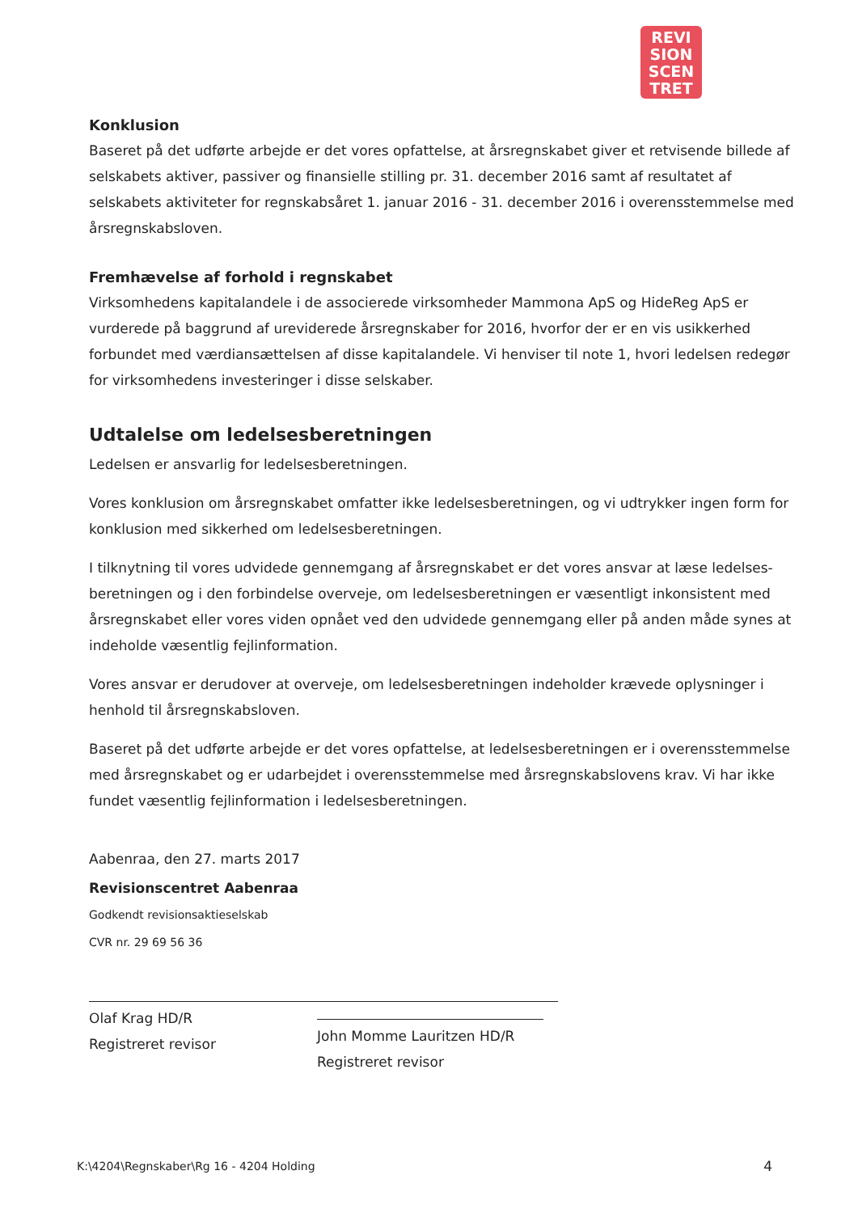REVI
SION
SCEN
TRET
Konklusion
Baseret på det udførte arbejde er det vores opfattelse, at årsregnskabet giver et retvisende billede af selskabets aktiver, passiver og finansielle stilling pr. 31. december 2016 samt af resultatet af selskabets aktiviteter for regnskabsåret 1. januar 2016 - 31. december 2016 i overensstemmelse med årsregnskabsloven.
Fremhævelse af forhold i regnskabet
Virksomhedens kapitalandele i de associerede virksomheder Mammona ApS og HideReg ApS er vurderede på baggrund af ureviderede årsregnskaber for 2016, hvorfor der er en vis usikkerhed forbundet med værdiansættelsen af disse kapitalandele. Vi henviser til note 1, hvori ledelsen redegør for virksomhedens investeringer i disse selskaber.
Udtalelse om ledelsesberetningen
Ledelsen er ansvarlig for ledelsesberetningen.
Vores konklusion om årsregnskabet omfatter ikke ledelsesberetningen, og vi udtrykker ingen form for konklusion med sikkerhed om ledelsesberetningen.
I tilknytning til vores udvidede gennemgang af årsregnskabet er det vores ansvar at læse ledelses-beretningen og i den forbindelse overveje, om ledelsesberetningen er væsentligt inkonsistent med årsregnskabet eller vores viden opnået ved den udvidede gennemgang eller på anden måde synes at indeholde væsentlig fejlinformation.
Vores ansvar er derudover at overveje, om ledelsesberetningen indeholder krævede oplysninger i henhold til årsregnskabsloven.
Baseret på det udførte arbejde er det vores opfattelse, at ledelsesberetningen er i overensstemmelse med årsregnskabet og er udarbejdet i overensstemmelse med årsregnskabslovens krav. Vi har ikke fundet væsentlig fejlinformation i ledelsesberetningen.
Aabenraa, den 27. marts 2017
Revisionscentret Aabenraa
Godkendt revisionsaktieselskab
CVR nr. 29 69 56 36
Olaf Krag HD/R
Registreret revisor
John Momme Lauritzen HD/R
Registreret revisor
K:\4204\Regnskaber\Rg 16 - 4204 Holding 4